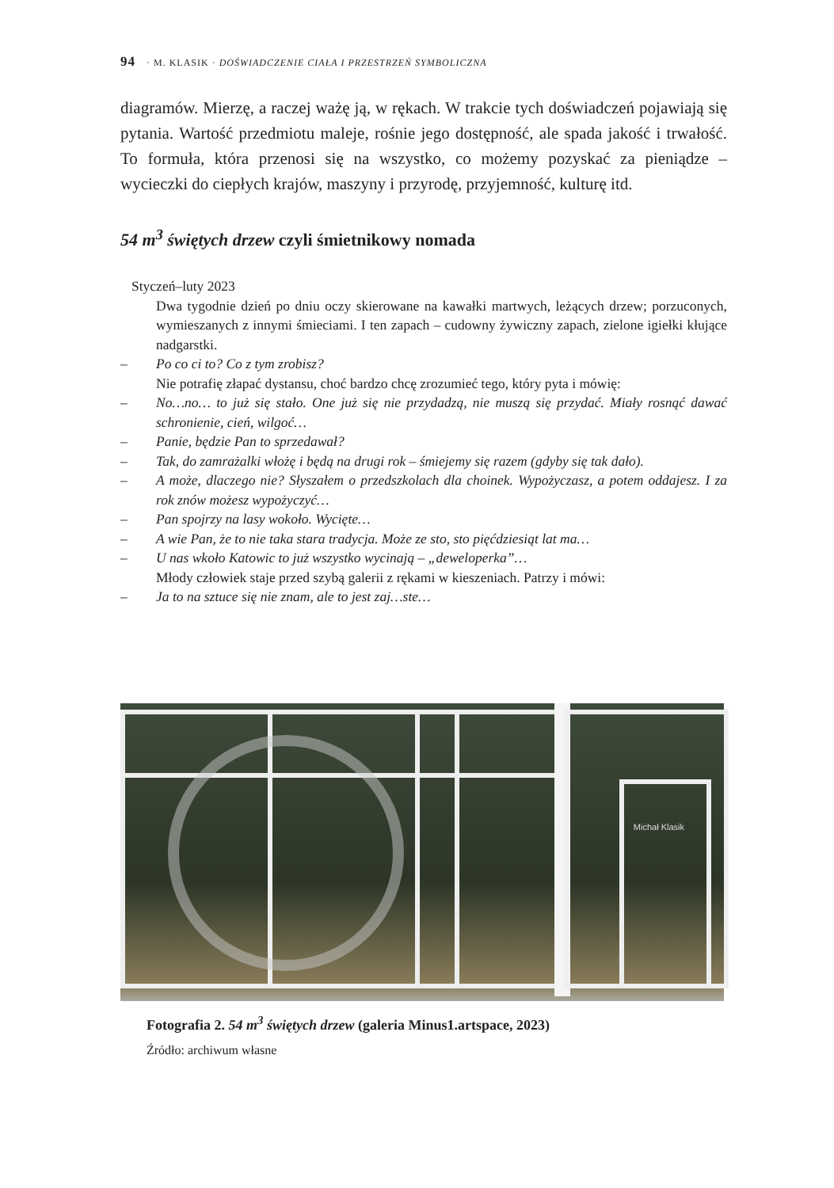94 · M. KLASIK · DOŚWIADCZENIE CIAŁA I PRZESTRZEŃ SYMBOLICZNA
diagramów. Mierzę, a raczej ważę ją, w rękach. W trakcie tych doświadczeń pojawiają się pytania. Wartość przedmiotu maleje, rośnie jego dostępność, ale spada jakość i trwałość. To formuła, która przenosi się na wszystko, co możemy pozyskać za pieniądze – wycieczki do ciepłych krajów, maszyny i przyrodę, przyjemność, kulturę itd.
54 m<sup>3</sup> świętych drzew czyli śmietnikowy nomada
Styczeń–luty 2023
Dwa tygodnie dzień po dniu oczy skierowane na kawałki martwych, leżących drzew; porzuconych, wymieszanych z innymi śmieciami. I ten zapach – cudowny żywiczny zapach, zielone igiełki kłujące nadgarstki.
– Po co ci to? Co z tym zrobisz?
Nie potrafię złapać dystansu, choć bardzo chcę zrozumieć tego, który pyta i mówię:
– No…no… to już się stało. One już się nie przydadzą, nie muszą się przydać. Miały rosnąć dawać schronienie, cień, wilgoć…
– Panie, będzie Pan to sprzedawał?
– Tak, do zamrażalki włożę i będą na drugi rok – śmiejemy się razem (gdyby się tak dało).
– A może, dlaczego nie? Słyszałem o przedszkolach dla choinek. Wypożyczasz, a potem oddajesz. I za rok znów możesz wypożyczyć…
– Pan spojrzy na lasy wokoło. Wycięte…
– A wie Pan, że to nie taka stara tradycja. Może ze sto, sto pięćdziesiąt lat ma…
– U nas wkoło Katowic to już wszystko wycinają – „deweloperka”…
Młody człowiek staje przed szybą galerii z rękami w kieszeniach. Patrzy i mówi:
– Ja to na sztuce się nie znam, ale to jest zaj…ste…
Michał Klasik
Fotografia 2. 54 m<sup>3</sup> świętych drzew (galeria Minus1.artspace, 2023)
Źródło: archiwum własne